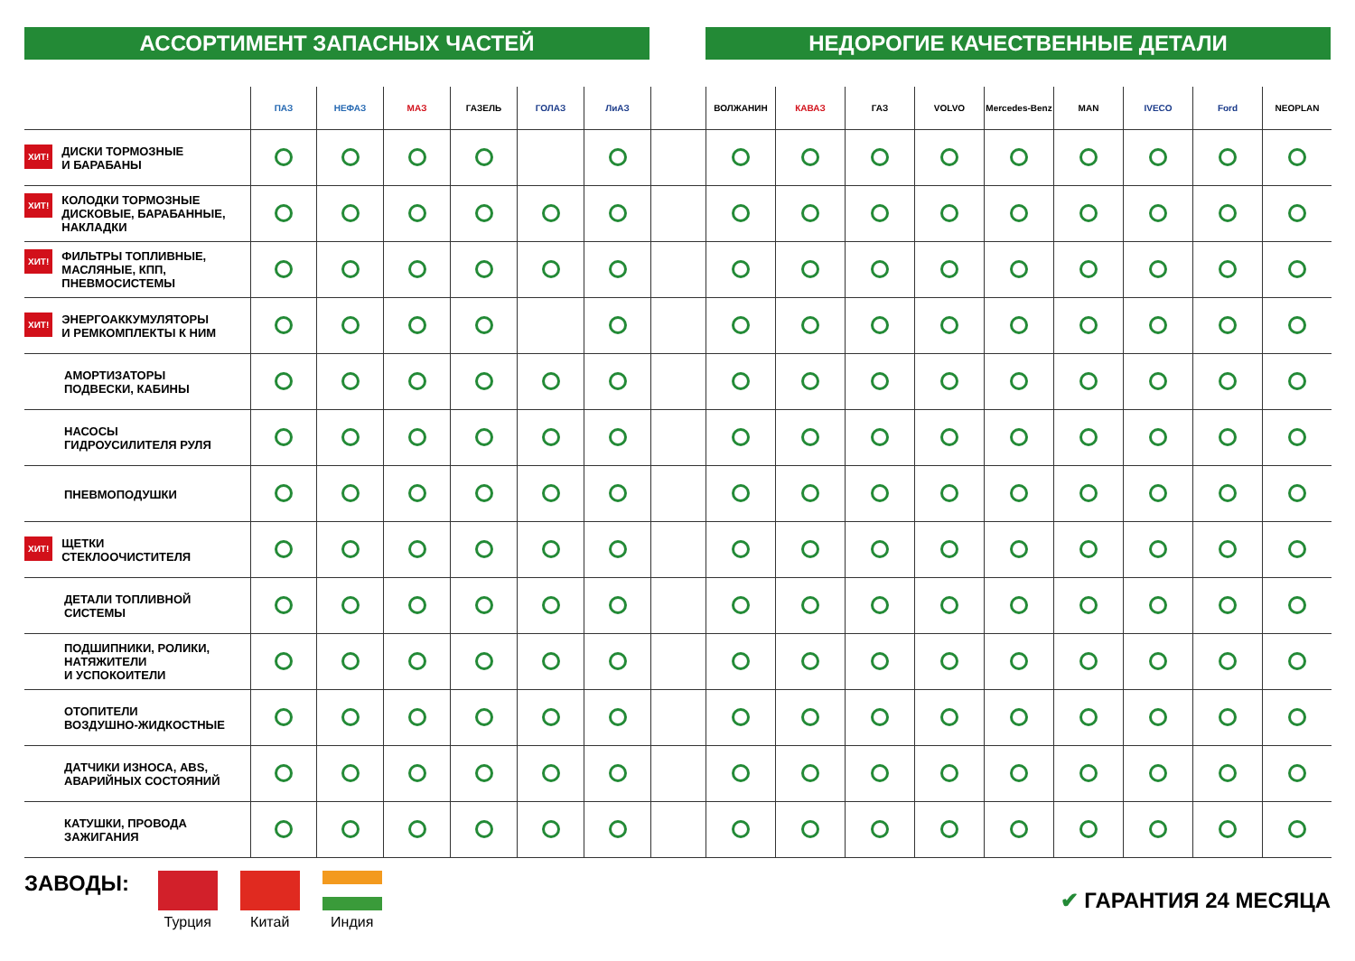АССОРТИМЕНТ ЗАПАСНЫХ ЧАСТЕЙ НЕДОРОГИЕ КАЧЕСТВЕННЫЕ ДЕТАЛИ
| | ПАЗ | НЕФАЗ | МАЗ | ГАЗЕЛЬ | ГОЛАЗ | ЛиАЗ | | ВОЛЖАНИН | КАВАЗ | ГАЗ | VOLVO | Mercedes-Benz | MAN | IVECO | Ford | NEOPLAN |
| --- | --- | --- | --- | --- | --- | --- | --- | --- | --- | --- | --- | --- | --- | --- | --- | --- |
| ХИТ! ДИСКИ ТОРМОЗНЫЕ И БАРАБАНЫ | | | | | | | | | | | | | | | | |
| ХИТ! КОЛОДКИ ТОРМОЗНЫЕ ДИСКОВЫЕ, БАРАБАННЫЕ, НАКЛАДКИ | | | | | | | | | | | | | | | | |
| ХИТ! ФИЛЬТРЫ ТОПЛИВНЫЕ, МАСЛЯНЫЕ, КПП, ПНЕВМОСИСТЕМЫ | | | | | | | | | | | | | | | | |
| ХИТ! ЭНЕРГОАККУМУЛЯТОРЫ И РЕМКОМПЛЕКТЫ К НИМ | | | | | | | | | | | | | | | | |
| АМОРТИЗАТОРЫ ПОДВЕСКИ, КАБИНЫ | | | | | | | | | | | | | | | | |
| НАСОСЫ ГИДРОУСИЛИТЕЛЯ РУЛЯ | | | | | | | | | | | | | | | | |
| ПНЕВМОПОДУШКИ | | | | | | | | | | | | | | | | |
| ХИТ! ЩЕТКИ СТЕКЛООЧИСТИТЕЛЯ | | | | | | | | | | | | | | | | |
| ДЕТАЛИ ТОПЛИВНОЙ СИСТЕМЫ | | | | | | | | | | | | | | | | |
| ПОДШИПНИКИ, РОЛИКИ, НАТЯЖИТЕЛИ И УСПОКОИТЕЛИ | | | | | | | | | | | | | | | | |
| ОТОПИТЕЛИ ВОЗДУШНО-ЖИДКОСТНЫЕ | | | | | | | | | | | | | | | | |
| ДАТЧИКИ ИЗНОСА, ABS, АВАРИЙНЫХ СОСТОЯНИЙ | | | | | | | | | | | | | | | | |
| КАТУШКИ, ПРОВОДА ЗАЖИГАНИЯ | | | | | | | | | | | | | | | | |
ЗАВОДЫ: Турция Китай Индия
✔ ГАРАНТИЯ 24 МЕСЯЦА